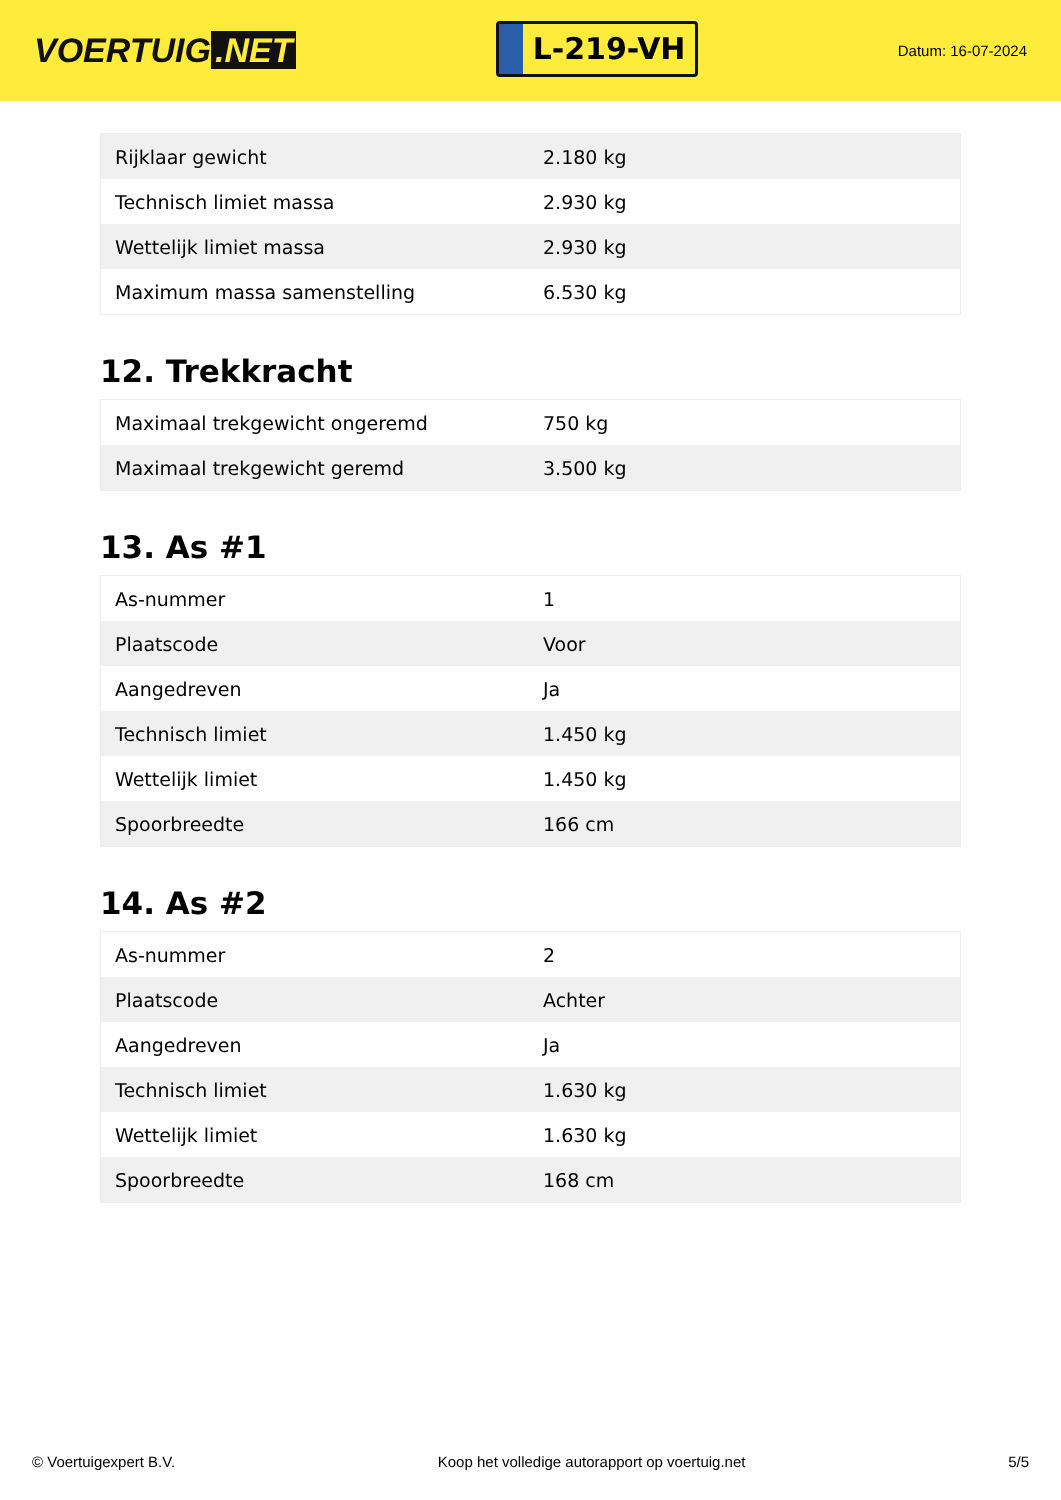VOERTUIG.NET
L-219-VH
Datum: 16-07-2024
| Rijklaar gewicht | 2.180 kg |
| Technisch limiet massa | 2.930 kg |
| Wettelijk limiet massa | 2.930 kg |
| Maximum massa samenstelling | 6.530 kg |
12. Trekkracht
| Maximaal trekgewicht ongeremd | 750 kg |
| Maximaal trekgewicht geremd | 3.500 kg |
13. As #1
| As-nummer | 1 |
| Plaatscode | Voor |
| Aangedreven | Ja |
| Technisch limiet | 1.450 kg |
| Wettelijk limiet | 1.450 kg |
| Spoorbreedte | 166 cm |
14. As #2
| As-nummer | 2 |
| Plaatscode | Achter |
| Aangedreven | Ja |
| Technisch limiet | 1.630 kg |
| Wettelijk limiet | 1.630 kg |
| Spoorbreedte | 168 cm |
© Voertuigexpert B.V. Koop het volledige autorapport op voertuig.net 5/5